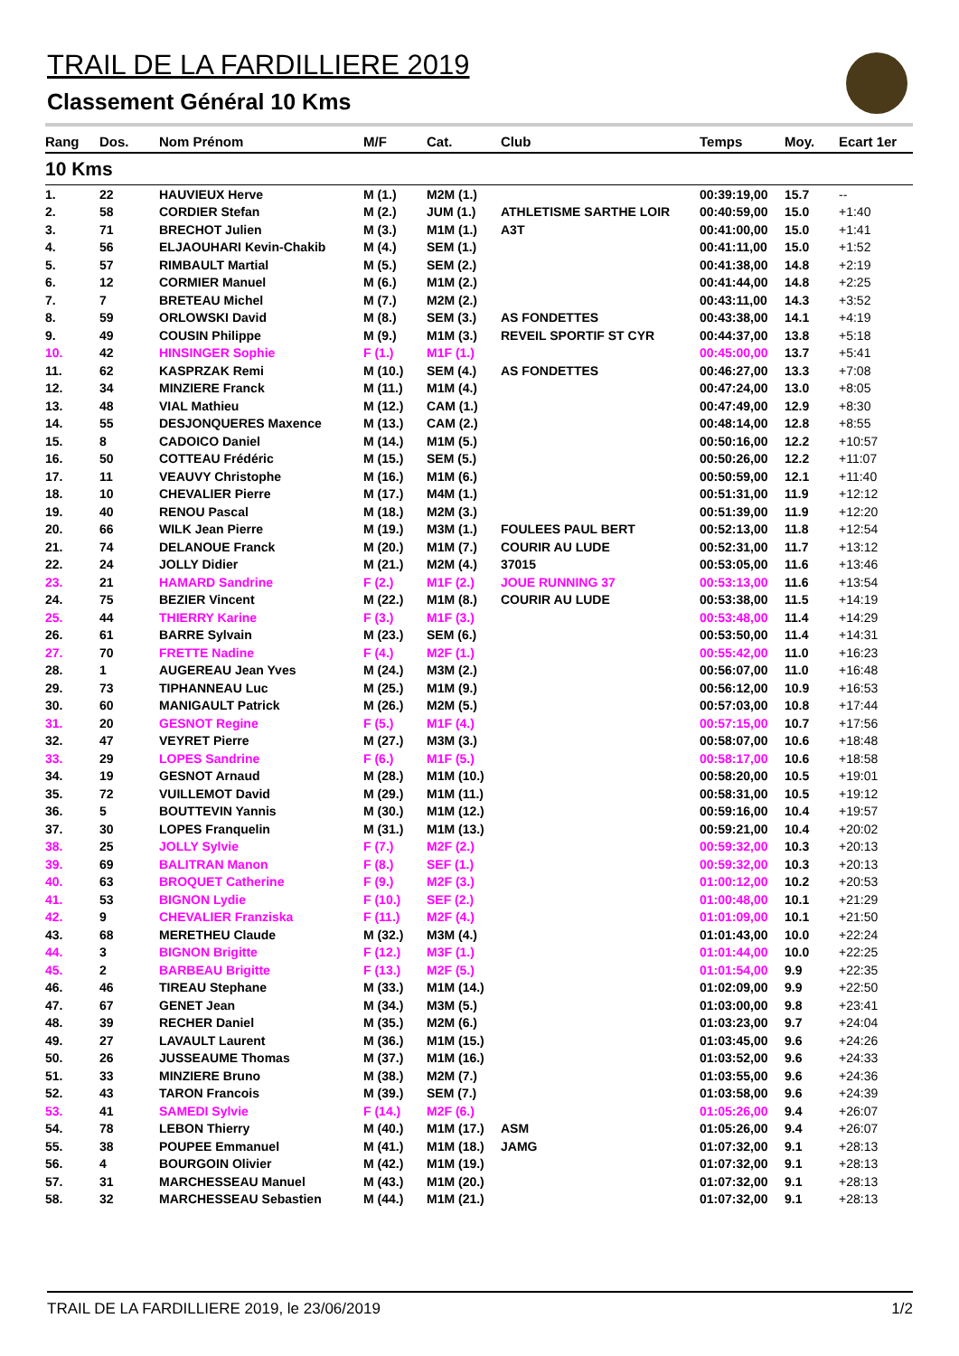TRAIL DE LA FARDILLIERE 2019
Classement Général 10 Kms
| Rang | Dos. | Nom Prénom | M/F | Cat. | Club | Temps | Moy. | Ecart 1er |
| --- | --- | --- | --- | --- | --- | --- | --- | --- |
| 10 Kms | | | | | | | | |
| 1. | 22 | HAUVIEUX Herve | M (1.) | M2M (1.) | | 00:39:19,00 | 15.7 | -- |
| 2. | 58 | CORDIER Stefan | M (2.) | JUM (1.) | ATHLETISME SARTHE LOIR | 00:40:59,00 | 15.0 | +1:40 |
| 3. | 71 | BRECHOT Julien | M (3.) | M1M (1.) | A3T | 00:41:00,00 | 15.0 | +1:41 |
| 4. | 56 | ELJAOUHARI Kevin-Chakib | M (4.) | SEM (1.) | | 00:41:11,00 | 15.0 | +1:52 |
| 5. | 57 | RIMBAULT Martial | M (5.) | SEM (2.) | | 00:41:38,00 | 14.8 | +2:19 |
| 6. | 12 | CORMIER Manuel | M (6.) | M1M (2.) | | 00:41:44,00 | 14.8 | +2:25 |
| 7. | 7 | BRETEAU Michel | M (7.) | M2M (2.) | | 00:43:11,00 | 14.3 | +3:52 |
| 8. | 59 | ORLOWSKI David | M (8.) | SEM (3.) | AS FONDETTES | 00:43:38,00 | 14.1 | +4:19 |
| 9. | 49 | COUSIN Philippe | M (9.) | M1M (3.) | REVEIL SPORTIF ST CYR | 00:44:37,00 | 13.8 | +5:18 |
| 10. | 42 | HINSINGER Sophie | F (1.) | M1F (1.) | | 00:45:00,00 | 13.7 | +5:41 |
| 11. | 62 | KASPRZAK Remi | M (10.) | SEM (4.) | AS FONDETTES | 00:46:27,00 | 13.3 | +7:08 |
| 12. | 34 | MINZIERE Franck | M (11.) | M1M (4.) | | 00:47:24,00 | 13.0 | +8:05 |
| 13. | 48 | VIAL Mathieu | M (12.) | CAM (1.) | | 00:47:49,00 | 12.9 | +8:30 |
| 14. | 55 | DESJONQUERES Maxence | M (13.) | CAM (2.) | | 00:48:14,00 | 12.8 | +8:55 |
| 15. | 8 | CADOICO Daniel | M (14.) | M1M (5.) | | 00:50:16,00 | 12.2 | +10:57 |
| 16. | 50 | COTTEAU Frédéric | M (15.) | SEM (5.) | | 00:50:26,00 | 12.2 | +11:07 |
| 17. | 11 | VEAUVY Christophe | M (16.) | M1M (6.) | | 00:50:59,00 | 12.1 | +11:40 |
| 18. | 10 | CHEVALIER Pierre | M (17.) | M4M (1.) | | 00:51:31,00 | 11.9 | +12:12 |
| 19. | 40 | RENOU Pascal | M (18.) | M2M (3.) | | 00:51:39,00 | 11.9 | +12:20 |
| 20. | 66 | WILK Jean Pierre | M (19.) | M3M (1.) | FOULEES PAUL BERT | 00:52:13,00 | 11.8 | +12:54 |
| 21. | 74 | DELANOUE Franck | M (20.) | M1M (7.) | COURIR AU LUDE | 00:52:31,00 | 11.7 | +13:12 |
| 22. | 24 | JOLLY Didier | M (21.) | M2M (4.) | 37015 | 00:53:05,00 | 11.6 | +13:46 |
| 23. | 21 | HAMARD Sandrine | F (2.) | M1F (2.) | JOUE RUNNING 37 | 00:53:13,00 | 11.6 | +13:54 |
| 24. | 75 | BEZIER Vincent | M (22.) | M1M (8.) | COURIR AU LUDE | 00:53:38,00 | 11.5 | +14:19 |
| 25. | 44 | THIERRY Karine | F (3.) | M1F (3.) | | 00:53:48,00 | 11.4 | +14:29 |
| 26. | 61 | BARRE Sylvain | M (23.) | SEM (6.) | | 00:53:50,00 | 11.4 | +14:31 |
| 27. | 70 | FRETTE Nadine | F (4.) | M2F (1.) | | 00:55:42,00 | 11.0 | +16:23 |
| 28. | 1 | AUGEREAU Jean Yves | M (24.) | M3M (2.) | | 00:56:07,00 | 11.0 | +16:48 |
| 29. | 73 | TIPHANNEAU Luc | M (25.) | M1M (9.) | | 00:56:12,00 | 10.9 | +16:53 |
| 30. | 60 | MANIGAULT Patrick | M (26.) | M2M (5.) | | 00:57:03,00 | 10.8 | +17:44 |
| 31. | 20 | GESNOT Regine | F (5.) | M1F (4.) | | 00:57:15,00 | 10.7 | +17:56 |
| 32. | 47 | VEYRET Pierre | M (27.) | M3M (3.) | | 00:58:07,00 | 10.6 | +18:48 |
| 33. | 29 | LOPES Sandrine | F (6.) | M1F (5.) | | 00:58:17,00 | 10.6 | +18:58 |
| 34. | 19 | GESNOT Arnaud | M (28.) | M1M (10.) | | 00:58:20,00 | 10.5 | +19:01 |
| 35. | 72 | VUILLEMOT David | M (29.) | M1M (11.) | | 00:58:31,00 | 10.5 | +19:12 |
| 36. | 5 | BOUTTEVIN Yannis | M (30.) | M1M (12.) | | 00:59:16,00 | 10.4 | +19:57 |
| 37. | 30 | LOPES Franquelin | M (31.) | M1M (13.) | | 00:59:21,00 | 10.4 | +20:02 |
| 38. | 25 | JOLLY Sylvie | F (7.) | M2F (2.) | | 00:59:32,00 | 10.3 | +20:13 |
| 39. | 69 | BALITRAN Manon | F (8.) | SEF (1.) | | 00:59:32,00 | 10.3 | +20:13 |
| 40. | 63 | BROQUET Catherine | F (9.) | M2F (3.) | | 01:00:12,00 | 10.2 | +20:53 |
| 41. | 53 | BIGNON Lydie | F (10.) | SEF (2.) | | 01:00:48,00 | 10.1 | +21:29 |
| 42. | 9 | CHEVALIER Franziska | F (11.) | M2F (4.) | | 01:01:09,00 | 10.1 | +21:50 |
| 43. | 68 | MERETHEU Claude | M (32.) | M3M (4.) | | 01:01:43,00 | 10.0 | +22:24 |
| 44. | 3 | BIGNON Brigitte | F (12.) | M3F (1.) | | 01:01:44,00 | 10.0 | +22:25 |
| 45. | 2 | BARBEAU Brigitte | F (13.) | M2F (5.) | | 01:01:54,00 | 9.9 | +22:35 |
| 46. | 46 | TIREAU Stephane | M (33.) | M1M (14.) | | 01:02:09,00 | 9.9 | +22:50 |
| 47. | 67 | GENET Jean | M (34.) | M3M (5.) | | 01:03:00,00 | 9.8 | +23:41 |
| 48. | 39 | RECHER Daniel | M (35.) | M2M (6.) | | 01:03:23,00 | 9.7 | +24:04 |
| 49. | 27 | LAVAULT Laurent | M (36.) | M1M (15.) | | 01:03:45,00 | 9.6 | +24:26 |
| 50. | 26 | JUSSEAUME Thomas | M (37.) | M1M (16.) | | 01:03:52,00 | 9.6 | +24:33 |
| 51. | 33 | MINZIERE Bruno | M (38.) | M2M (7.) | | 01:03:55,00 | 9.6 | +24:36 |
| 52. | 43 | TARON Francois | M (39.) | SEM (7.) | | 01:03:58,00 | 9.6 | +24:39 |
| 53. | 41 | SAMEDI Sylvie | F (14.) | M2F (6.) | | 01:05:26,00 | 9.4 | +26:07 |
| 54. | 78 | LEBON Thierry | M (40.) | M1M (17.) | ASM | 01:05:26,00 | 9.4 | +26:07 |
| 55. | 38 | POUPEE Emmanuel | M (41.) | M1M (18.) | JAMG | 01:07:32,00 | 9.1 | +28:13 |
| 56. | 4 | BOURGOIN Olivier | M (42.) | M1M (19.) | | 01:07:32,00 | 9.1 | +28:13 |
| 57. | 31 | MARCHESSEAU Manuel | M (43.) | M1M (20.) | | 01:07:32,00 | 9.1 | +28:13 |
| 58. | 32 | MARCHESSEAU Sebastien | M (44.) | M1M (21.) | | 01:07:32,00 | 9.1 | +28:13 |
TRAIL DE LA FARDILLIERE 2019, le 23/06/2019 1/2